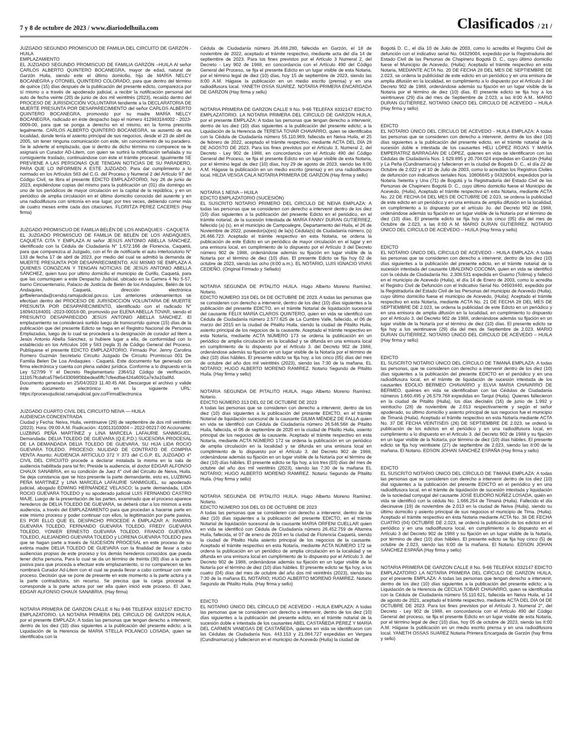7 y 8 de octubre de 2023 / www.diariodelhuila.com
Clasificados / 21 /
JUZGADO SEGUNDO PROMISCUO DE FAMILIA DEL CIRCUITO DE GARZÓN - HUILA
EMPLAZAMIENTO
EL JUZGADO SEGUNDO PROMISCUO DE FAMILIA GARZÓN –HUILA Al señor CARLOS ALBERTO QUINTERO BOCANEGRA, mayor de edad, natural de Garzón Huila, siendo este el último domicilio, hijo de MARÍA NELCY BOCANEGRA y OTONIEL QUINTERO COLORADO, para que dentro del término de quince (15) días después de la publicación del presente edicto, comparezca por sí mismo o a través de apoderado judicial, a recibir la notificación personal del auto de fecha veinte (20) de junio de dos mil veintitrés (2023), recaído dentro del PROCESO DE JURISDICCIÓN VOLUNTARIA tendiente a la DECLARATORIA DE MUERTE PRESUNTA POR DESAPARECIMIENTO del señor CARLOS ALBERTO QUINTERO BOCANEGRA, promovido por su madre MARÍA NELCY BOCANEGRA, radicado en éste despacho bajo el número 412983184002 - 2023-0009-00, para que se ponga a derecho en el mismo, en la forma prescrita legalmente. CARLOS ALBERTO QUINTERO BOCANEGRA, se ausentó de esa localidad, donde tenía el asiento principal de sus negocios, desde el 23 de abril de 2005, sin tener ninguna comunicación con este, sin conocimiento de su paradero. Se le advierte al emplazado, que si dentro de dicho término no comparece se le asignará un Curador AD-Litem, con quien se surtirá la notificación señalada y su consiguiente traslado, continuándose con éste el trámite procesal. Igualmente SE PREVIENE A LAS PERSONAS QUE TENGAN NOTICIAS DE SU PARADERO, PARA QUE LO INFORMEN A ESTE JUZGADO. Para dar cumplimiento a lo normado en los Artículos 583 del C.G. del Proceso y Numeral 2 del Artículo 97 del Código Civil, se libra el presente EDICTO EMPLAZATORIO, hoy 26 de junio de 2023, expidiéndose copias del mismo para la publicación un (01) día domingo en uno de los periódicos de mayor circulación en la capital de la república, y en un periódico de amplia circulación en el último domicilio conocido del ausente y en una radiodifusora con sintonía en ese lugar, por tres veces, debiendo correr más de cuatro meses entre cada dos citaciones. FLORITZA PEREZ CACERES (Hay firma)
JUZGADO PROMISCUO DE FAMILIA BELÉN DE LOS ANDAQUIES - CAQUETÁ
EL JUZGADO PROMISCUO DE FAMILIA DE BELÉN DE LOS ANDAQUIES, CAQUETÁ CITA Y EMPLAZA Al señor JESÚS ANTONIO ABELLA SÁNCHEZ, identificado con la Cédula de Ciudadanía N° 1.672.166 de Florencia, Caquetá, para que comparezca al Juzgado, con el fin de notificarle el auto interlocutorio N° 133 de fecha 17 de abril de 2023, por medio del cual se admitió la demanda de MUERTE PRESUNTA POR DESAPARECIMIENTO. ASÍ MISMO SE EMPLAZA A QUIENES CONOZCAN Y TENGAN NOTICIAS DE JESÚS ANTONIO ABELLA SÁNCHEZ, quien tuvo por ultimo domicilio el municipio de Curillo, Caquetá, para que las comuniquen a este Despacho Judicial, ubicado en la Carrera 4 No 5-57, barrio Cincuentenario, Palacio de Justicia de Belén de los Andaquíes, Belén de los Andaquíes, Caquetá, dirección electrónica jprfbelenanda@cendoj.ramajudicial.gov.co. Los anteriores ordenamientos se efectúan dentro del PROCESO DE JURISDICCIÓN VOLUNTARIA DE MUERTE PRESUNTA POR DESAPARECIMIENTO, identificado con el radicado N° 180943184001 -2023-00018-00, promovido por ELENA ABELLA TOVAR, siendo el PRESUNTO DESAPARECIDO JESÚS ANTONIO ABELLA SÁNCHEZ. El emplazamiento se considerará surtido luego de transcurrido quince (15) días de la publicación que del presente Edicto se haga en el Registro Nacional de Personas Emplazadas, luego de lo cual se procederá a la designación de curador ad litem a Jesús Antonio Abella Sánchez, si hubiere lugar a ello, de conformidad con lo establecido en los Artículos 108 y 583 (regla 3) de Código General del Proceso. Publíquese el presente EDICTO EMPLAZATORIO. Firmado Por. Jenny Carolina Romero Guzmán Secretario Circuito Juzgado De Circuito Promiscuo 001 De Familia Belen De Loa Andaquies - Caquetá. Este documento fue generado con firma electrónica y cuenta con plena validez jurídica. Conforme a lo dispuesto en la Ley 527/99 Y el Decreto Reglamentario 2364/12 Código de verificación, 111b57fcdafca579e5433098f3bbedea6ffc7cfeedfae424a6091a7e3a10a8fd. Documento generado en 25/04/2023 11.40:45 AM. Descargue el archivo y valide éste documento electrónico en la siguiente URL: https://procesojudicial.ramajudicial.gov.co/FirmaElectronica
JUZGADO CUARTO CIVIL DEL CIRCUITO NEIVA — HUILA
AUDIENCIA CONCENTRADA
Ciudad y Fecha: Neiva, Huila, veintinueve (29) de septiembre de dos mil veintitrés (2023). Hora: 09:00 A.M. Radicación: 410013103004 – 2022-00217-00 Accionante: LUZBING PEÑA MARTÍNEZ y LINA MARCELA LAFAURIE SANMIGUEL. Demandada: DELIA TOLEDO DE GUEVARA (Q.E.P.D.) SUCESORA PROCESAL DE LA DEMANDADA DELIA TOLEDO DE GUEVARA, SU HIJA LIDA ROCIO GUEVARA TOLEDO. PROCESO: NULIDAD DE CONTRATO DE COMPRA VENTA Asunto: AUDIENCIA ARTÍCULO 372 Y 373 del C.G.P. EL JUZGADO 4° CIVIL DEL CIRCUITO procede a declarar instalada la misma en la sala de audiencia habilitada para tal fin; Preside la audiencia, el doctor EDGAR ALFONSO CHAUX SANABRIA, en su condición de Juez 4° civil del Circuito de Neiva, Huila. Se deja constancia que se hizo presente la parte demandante, esto es, LUZBING PEÑA MARTÍNEZ y LINA MARCELA LAFAURIE SANMIGUEL, su apoderado judicial, abogado EDWING HERNÁNDEZ VELASCO; la parte demandada, LIDA ROCIO GUEVARA TOLEDO y su apoderado judicial LUIS FERNANDO CASTRO MAJE. Luego de la presentación de las partes, examinado que el proceso aparece herederos de DELIA TOLEDO DE GUEVARA, se deberá citar a los mismos a esta audiencia, a través del EMPLAZAMIENTO para que procedan a hacerse parte en este mismo proceso y poder continuar con ellos, la legitimación por parte pasiva, ES POR ELLO QUE EL DESPACHO PROCEDE A EMPLAZAR A: RAMIRO GUEVARA TOLEDO, FERNANDO GUEVARA TOLEDO, FREDY GUEVARA TOLEDO, YONIER ERNESTO GUEVARA TOLEDO, FRANCO GUEVERA TOLEDO, ALEJANDRO GUEVARA TOLEDO y LORENA GUEVARA TOLEDO para que se hagan parte a través de SUCESIÓN PROCESAL en este proceso de su extinta madre DELIA TOLEDO DE GUEVARA con la finalidad de llevar a cabo audiencias propias de este proceso y los demás herederos conocidos que pueda tener dicha persona, Para lo cual se da un término de treinta (30) días a la parte pasiva para que proceda a efectuar este emplazamiento, si no comparecen se les nombrará Curador Ad-Litem con el cual se pueda llevar a cabo continuar con este proceso. Decisión que se pone de presente en este momento a la parte actora y a la parte contradictora, sin recurso. Se precisa que la carga procesal le corresponde a la parte actora por ser ella quien inició este proceso. El Juez, EDGAR ALFONSO CHAUX SANABRIA. (Hay firma)
NOTARIA PRIMERA DE GARZON CALLE 8 No 9-66 TELEFAX 8332147 EDICTO EMPLAZATORIO. LA NOTARIA PRIMERA DEL CIRCULO DE GARZON HUILA, por el presente EMPLAZA: A todas las personas que tengan derecho a intervenir, dentro de los diez (10) días siguientes a la publicación del presente edicto; a la Liquidación de la Herencia de MARIA STELLA POLANCO LOSADA, quien se identificaba con la
Cédula de Ciudadanía número 26.488.280, fallecida en Garzón, el 18 de noviembre de 2022, aceptado el trámite respectivo, mediante acta del día 14 de septiembre de 2023. Para los fines previstos por el Artículo 3 Numeral 2, del Decreto - Ley 902 de 1988, en concordancia con el Artículo 490 del Código General del Proceso, se fija el presente Edicto en un lugar visible de esta Notaria, por el término legal de diez (10) días, hoy 15 de septiembre de 2023, siendo las 8:00 A.M. Hágase la publicación en un medio escrito (prensa) y en una radiodifusora local. YANETH OSSA SUAREZ. NOTARIA PRIMERA ENCARGADA DE GARZON (Hay firma y sello)
NOTARIA PRIMERA DE GARZON CALLE 8 No. 9-66 TELEFAX 8332147 EDICTO EMPLAZATORIO. LA NOTARIA PRIMERA DEL CIRCULO DE GARZON HUILA, por el presente EMPLAZA: A todas las personas que tengan derecho a intervenir, dentro de los diez (10) días siguientes a la publicación del presente edicto; a la Liquidación de la Herencia de TERESA TOVAR CHAVARRO, quien se identificaba con la Cédula de Ciudadanía número 55.110.969, fallecida en Neiva Huila, el 25 de febrero de 2022, aceptado el trámite respectivo, mediante ACTA DEL DÍA 28 DE AGOSTO DE 2023. Para los fines previstos por el Artículo 3, Numeral 2, del Decreto - Ley 902 de 1988, en concordancia con el Artículo 490 del Código General del Proceso, se fija el presente Edicto en un lugar visible de esta Notaria, por el término legal de diez (10) días, hoy 29 de agosto de 2023, siendo las 8:00 A.M. Hágase la publicación en un medio escrito (prensa) y en una radiodifusora local. HILDA VESGA CALA NOTARIA PRIMERA DE GARZON (Hay firma y sello)
NOTARIA 1 NEIVA – HUILA
EDICTO EMPLAZATORIO (SUCESIÓN)
EL SUSCRITO NOTARIO PRIMERO DEL CIRCULO DE NEIVA EMPLAZA: A todas las personas que se consideren con derecho a intervenir dentro de los diez (10) días siguientes a la publicación del presente Edicto en el periódico, en el trámite notarial, de la sucesión Intestada de MARÍA FANNY DURAN GUTIÉRREZ, fallecido (a) (s), en el municipio de Campoalegre, Departamento del Huila, el 26 de Noviembre de 2022, poseedor(a)(es) de la(s) Cédula(s) de Ciudadanía número, (s) 26.466.723. Aceptado el trámite respectivo en esta Notaria, se ordena la publicación de este Edicto en un periódico de mayor circulación en el lugar y en una emisora local, en cumplimiento de lo dispuesto por el Artículo 3 del Decreto número 902 de 1988, ordenándose además su fijación en lugar visible de la Notaría por el término de diez (10) días. El presente Edicto se fija hoy 02 de octubre de 2023, siendo las ocho (8:00 a.m.). EL NOTARIO, LUIS IGNACIO VIVAS CEDEÑO. (Original Firmado y Sellado)
NOTARIA SEGUNDA DE PITALITO HUILA. Hugo Alberto Moreno Ramírez. Notario.
EDICTO NÚMERO 318 DEL 04 DE OCTUBRE DE 2023. A todas las personas que se consideren con derecho a intervenir, dentro de los diez (10) días siguientes a la publicación del presente EDICTO, en el trámite Notarial de liquidación sucesoral del causante FÉLIX MARÍA CLAROS QUINTERO, quien en vida se identificó con Cédula de Ciudadanía número 2.577.625 de La Cumbre Valle, fallecido, el 06 de marzo del 2015 en la ciudad de Pitalito Huila, siendo la ciudad de Pitalito Huila, asiento principal de los negocios de la causante. Aceptado el trámite respectivo en esta Notaría, mediante ACTA NÚMERO 173 se ordena la publicación en un periódico de amplia circulación en la localidad y se difunda en una emisora local en cumplimiento de lo dispuesto por el Artículo 3. del Decreto 902 de 1988, ordenándose además su fijación en un lugar visible de la Notaría por el término de diez (10) días hábiles. El presente edicto se fija hoy, a los cinco (05) días del mes de octubre del año dos mil veintitrés (2023), siendo las 7:30 de la mañana. EL NOTARIO; HUGO ALBERTO MORENO RAMIREZ. Notario Segundo de Pitalito Huila. (Hay firma y sello)
NOTARIA SEGUNDA DE PITALITO HUILA. Hugo Alberto Moreno Ramírez. Notario.
EDICTO NÚMERO 313 DEL 02 DE OCTUBRE DE 2023
A todas las personas que se consideren con derecho a intervenir, dentro de los diez (10) días siguientes a la publicación del presente EDICTO, en el trámite Notarial de liquidación sucesoral de la causante GILMA MÉNDEZ DE FALLA quien en vida se identificó con Cédula de Ciudadanía número 26.546.568 de Pitalito Huila, fallecida, el 06 de septiembre de 2020 en la ciudad de Pitalito Huila, asiento principal de los negocios de la causante. Aceptado el trámite respectivo en esta Notaría, mediante ACTA NÚMERO 172 se ordena la publicación en un periódico de amplia circulación en la localidad y se difunda en una emisora local en cumplimiento de lo dispuesto por el Artículo 3. del Decreto 902 de 1988, ordenándose además su fijación en un lugar visible de la Notaría por el término de diez (10) días hábiles. El presente edicto se fija hoy, a los tres (03) días del mes de octubre del año dos mil veintitrés (2023), siendo las 7:30 de la mañana EL NOTARIO; HUGO ALBERTO MORENO RAMIREZ. Notario Segundo de Pitalito Huila. (Hay firma y sello)
NOTARIA SEGUNDA DE PITALITO HUILA. Hugo Alberto Moreno Ramírez. Notario.
EDICTO NÚMERO 316 DEL 03 DE OCTUBRE DE 2023
A todas las personas que se consideren con derecho a intervenir, dentro de los diez (10) días siguientes a la publicación del presente EDICTO, en el trámite Notarial de liquidación sucesoral de la causante MARIA ORFENI CUELLAR quien en vida se identificó con Cédula de Ciudadanía número 26.452.759 de Altamira Huila, fallecida, el 07 de enero de 2018 en la ciudad de Florencia Caquetá, siendo la ciudad de Pitalito Huila asiento principal de los negocios de la causante. Aceptado el trámite respectivo en esta Notaría, mediante ACTA NÚMERO 172 se ordena la publicación en un periódico de amplia circulación en la localidad y se difunda en una emisora local en cumplimiento de lo dispuesto por el Artículo 3. del Decreto 902 de 1988, ordenándose además su fijación en un lugar visible de la Notaría por el término de diez (10) días hábiles. El presente edicto se fija hoy, a los cuatro (04) días del mes de octubre del año dos mil veintitrés (2023), siendo las 7:30 de la mañana EL NOTARIO; HUGO ALBERTO MORENO RAMIREZ. Notario Segundo de Pitalito Huila. (Hay firma y sello)
EDICTO
EL NOTARIO ÚNICO DEL CÍRCULO DE ACEVEDO - HUILA EMPLAZA: A todas las personas que se consideren con derecho a intervenir, dentro de los diez (10) días siguientes a la publicación del presente edicto, en el trámite notarial de la sucesión doble e intestada de los causantes ABEL CASTAÑEDA PÉREZ Y MARÍA DEL CARMEN VANEGAS DE CASTAÑEDA, quienes en vida se identificaron con las Cédulas de Ciudadanía Nos. 443.153 y 21.084.727 expedidas en Vergara (Cundinamarca) y fallecieron en el municipio de Acevedo (Huila) la ciudad de
Bogotá D. C., el día 10 de Julio de 2003, como lo acredita el Registro Civil de defunción con el indicativo serial No. 04329004, expedido por la Registraduria del Estado Civil de las Personas de Chapinero Bogotá D. C., cuyo último domicilio fuese el Municipio de Acevedo, (Huila); Aceptado el trámite respectivo en esta Notaria, MEDIANTE ACTA No. 20 DE FECHA 28 DEL MES DE SEPTIEMBRE DE 2.023, se ordena la publicidad de este edicto en un periódico y en una emisora de amplia difusión en la localidad, en cumplimiento a lo dispuesto por el Artículo 3 del Decreto 902 de 1988, ordenándose además su fijación en un lugar visible de la Notaria por el término de diez (10) días. El presente edicto se fija hoy a los veintinueve (29) día del mes de Septiembre de 2.023, a las 8:00 A.M.. MARIO DURAN GUTIÉRREZ. NOTARIO ÚNICO DEL CIRCULO DE ACEVEDO – HUILA (Hay firma y sello)
EDICTO
EL NOTARIO ÚNICO DEL CÍRCULO DE ACEVEDO - HUILA EMPLAZA: A todas las personas que se consideren con derecho a intervenir, dentro de los diez (10) días siguientes a la publicación del presente edicto, en el trámite notarial de la sucesión doble e intestada de los causantes HELI LÓPEZ ROJAS Y MARÍA EMPERATRIZ BARRAGÁN DE LÓPEZ, quienes en vida se identificaron con las Cédulas de Ciudadanía Nos. 1 629.895 y 20.704.024 expedidas en Garzón (Huila) y La Peña (Cundinamarca) y fallecieron en la ciudad de Bogotá D. C., el día 22 de Octubre de 2.022 y el 10 de Julio de 2003, como lo acreditan los Registros Civiles de defunción con indicativos seriales Nos. 10806845 y 04329004, expedidos por la Notaria Setenta y Una (71) de Bogotá y la Registraduría del Estado Civil de las Personas de Chapinero Bogotá D. C., cuyo último domicilio fuese el Municipio de Acevedo, (Huila), Aceptado el trámite respectivo en esta Notaria, mediante ACTA No. 22 DE FECHA 04 DEL MES DE OCTUBRE DE 2.023, se ordena la publicidad de este edicto en un periódico y en una emisora de amplia difusión en la localidad, en cumplimiento a lo dispuesto por el artículo 3o. del Decreto 902 de 1988, ordenándose además su fijación en un lugar visible de la Notaría por el término de diez (10) días. El presente edicto se fija hoy a los cinco (05) día del mes de Octubre de 2.023, a las 8:00 A M. MARIO DURAN GUTIÉRREZ. NOTARIO ÚNICO DEL CIRCULO DE ACEVEDO – HUILA (Hay firma y sello)
EDICTO
EL NOTARIO ÚNICO DEL CÍRCULO DE ACEVEDO - HUILA EMPLAZA: A todas las personas que se consideren con derecho a intervenir, dentro de los diez (10) días siguientes a la publicación del presente edicto, en el trámite notarial de la sucesión intestada del causante UBALDINO COCOMA, quien en vida se identificó con la cédula de Ciudadanía No. 2.308.531 expedida en Guamo (Tolima) y falleció en el municipio de Acevedo (Huila), el día 14 de Enero de 2003, como lo acredita el Registro Civil de Defunción con el Indicativo Serial No. 04503440, expedido por la Registraduría del Estado Civil de las Personas del municipio de Acevedo (Huila), cuyo último domicilio fuese el municipio de Acevedo, (Huila); Aceptado el trámite respectivo en esta Notaría, mediante ACTA No. 21 DE FECHA 28 DEL MES DE SEPTIEMBRE DE 2.023, se ordena la publicidad de este Edicto en un periódico y en una emisora de amplia difusión en la localidad, en cumplimiento lo dispuesto por el Artículo 3. del Decreto 902 de 1988, ordenándose además su fijación en un lugar visible de la Notaría por el término de diez (10) días. El presente edicto se fija hoy a los veintinueve (29) día del mes de Septiembre de 2.023. MARIO DURAN GUTIÉRREZ. NOTARIO ÚNICO DEL CIRCULO DE ACEVEDO – HUILA (Hay firma y sello)
EDICTO
EL SUSCRITO NOTARIO ÚNICO DEL CÍRCULO DE TIMANÁ EMPLAZA: A todas las personas, que se consideren con derecho a intervenir dentro de los diez (10) días siguientes a la publicación del presente EDICTO en el periódico y en una radiodifusora local, en el trámite de liquidación de sucesión intestada de los causantes EDOLIO BERMEO CHAVARRO y ELVIA MARIA CHAVARRO DE BERMEO, quiénes en vida se identificaban con las Cédulas de Ciudadanía números 1.660.495 y 26.579.768 expedidas en Tarqui (Huila). Quienes fallecieron en la ciudad de Pitalito (Huila), los días dieciséis (16) de junio de 1.992 y veintiocho (28) de noviembre de 2.013 respectivamente y según el señor apoderado, su último domicilio y asiento principal de sus negocios fue el municipio de Timaná (Huila). Aceptado el trámite respectivo en esta Notaría mediante ACTA No. 37 DE FECHA VEINTISÉIS (26) DE SEPTIEMBRE DE 2.023, se ordenó la publicación de los edictos en el periódico y en una radiodifusora local, en cumplimiento a lo dispuesto en el Artículo 3. del Decreto 902 de 1988 y su fijación en un lugar visible de la Notaría, por término de diez (10) días hábiles. El presente edicto se fija hoy veintisiete (27) de septiembre de 2.023, siendo las 8:00 de la mañana. El Notario. EDSON JOHAN SÁNCHEZ ESPAÑA (Hay firma y sello)
EDICTO
EL SUSCRITO NOTARIO ÚNICO DEL CÍRCULO DE TIMANÁ EMPLAZA: A todas las personas que se consideren con derecho a intervenir dentro de los diez (10) dial siguientes a la publicación del presente EDICTO en el periódico y en una radiodifusora local, en el trámite de liquidación de sucesión intestada y liquidación de la sociedad conyugal del causante JOSÉ EUDORO NÚÑEZ LOSADA, quién en vida se identificó con la cédula No. 1.666.254 de Timaná (Huila). Fallecido el día diecinueve (19) de noviembre de 2.013 en la ciudad de Neiva (Huila), siendo su último domicilio y asiento principal de sus negocios el municipio de Tima. (Huila). Aceptado el trámite respectivo en ésta Notaria mediante ACTA No. 38 DE FECHA CUATRO (04) OCTUBRE DE 2.023, se ordenó la publicación de los edictos en el periódico y en una radiodifusora local, en cumplimiento a lo dispuesto en el Artículo 3 del Decreto 902 de 1988 y su fijación en un lugar visible de la Notaría, por término de diez (10) días hábiles. El presente edicto se fija hoy cinco (5) de octubre de 2.023, siendo las 8:00 de la mañana. El Notario. EDSON JOHAN SÁNCHEZ ESPAÑA (Hay firma y sello)
NOTARIA PRIMERA DE GARZON CALLE 8 No. 9-66 TELEFAX 8332147 EDICTO EMPLAZATORIO LA NOTARIA PRIMERA DEL CIRCULO DE GARZON HUILA, por el presente EMPLAZA: A todas las personas que tengan derecho a intervenir, dentro de los diez (10) días siguientes a la publicación del presente edicto; a la Liquidación de la Herencia de CECILIA TOBAR CHAVARRO, quien se identificaba con la Cédula de Ciudadanía número 55.110.621, fallecida en Neiva Huila, el 14 de agosto de 2021, aceptado el trámite respectivo, mediante ACTA DEL DÍA 04 DE OCTUBRE DE 2023. Para los fines previstos por el Artículo 3, Numeral 2°, del Decreto - Ley 902 de 1988, en concordancia con el Artículo 490 del Código General del proceso, se fija el presente Edicto en un lugar visible de esta Notaria, por el término legal de diez (10) días, hoy 05 de octubre de 2023, siendo las 8:00 A.M. Hágase la publicación en un medio escrito prensa y en una radiodifusora local. YANETH OSSAS SUAREZ Notaria Primera Encargada de Garzón (hay firma y sello)